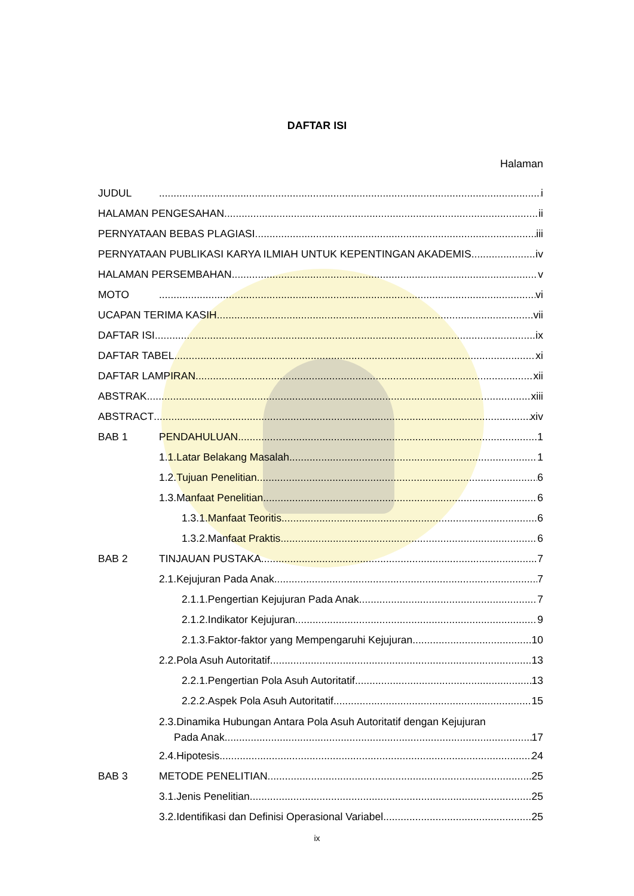DAFTAR ISI
Halaman
JUDUL i
HALAMAN PENGESAHAN ii
PERNYATAAN BEBAS PLAGIASI iii
PERNYATAAN PUBLIKASI KARYA ILMIAH UNTUK KEPENTINGAN AKADEMIS iv
HALAMAN PERSEMBAHAN v
MOTO vi
UCAPAN TERIMA KASIH vii
DAFTAR ISI ix
DAFTAR TABEL xi
DAFTAR LAMPIRAN xii
ABSTRAK xiii
ABSTRACT xiv
BAB 1 PENDAHULUAN 1
1.1.Latar Belakang Masalah 1
1.2.Tujuan Penelitian 6
1.3.Manfaat Penelitian 6
1.3.1.Manfaat Teoritis 6
1.3.2.Manfaat Praktis 6
BAB 2 TINJAUAN PUSTAKA 7
2.1.Kejujuran Pada Anak 7
2.1.1.Pengertian Kejujuran Pada Anak 7
2.1.2.Indikator Kejujuran 9
2.1.3.Faktor-faktor yang Mempengaruhi Kejujuran 10
2.2.Pola Asuh Autoritatif 13
2.2.1.Pengertian Pola Asuh Autoritatif 13
2.2.2.Aspek Pola Asuh Autoritatif 15
2.3.Dinamika Hubungan Antara Pola Asuh Autoritatif dengan Kejujuran
Pada Anak 17
2.4.Hipotesis 24
BAB 3 METODE PENELITIAN 25
3.1.Jenis Penelitian 25
3.2.Identifikasi dan Definisi Operasional Variabel 25
ix